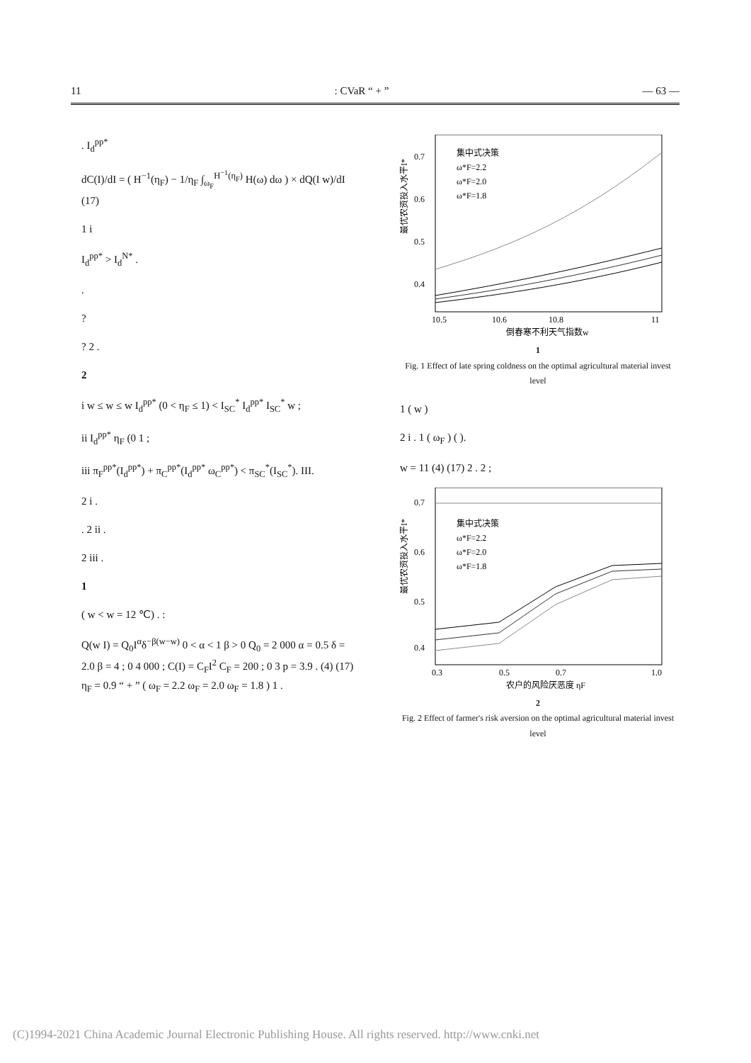11: CVaR “ + ” — 63 —
. I<sub>d</sub><sup>pp*</sup>
dC(I)/dI = ( H<sup>−1</sup>(η<sub>F</sub>) − 1/η<sub>F</sub> ∫<sub>ω<sub>F</sub></sub><sup>H<sup>−1</sup>(η<sub>F</sub>)</sup> H(ω) dω ) × dQ(I w)/dI (17)
1 i
I<sub>d</sub><sup>pp*</sup> > I<sub>d</sub><sup>N*</sup> .
.
?
? 2 .
2
i w ≤ w ≤ w I<sub>d</sub><sup>pp*</sup> (0 < η<sub>F</sub> ≤ 1) < I<sub>SC</sub><sup>*</sup> I<sub>d</sub><sup>pp*</sup> I<sub>SC</sub><sup>*</sup> w ;
ii I<sub>d</sub><sup>pp*</sup> η<sub>F</sub> (0 1 ;
iii π<sub>F</sub><sup>pp*</sup>(I<sub>d</sub><sup>pp*</sup>) + π<sub>C</sub><sup>pp*</sup>(I<sub>d</sub><sup>pp*</sup> ω<sub>C</sub><sup>pp*</sup>) < π<sub>SC</sub><sup>*</sup>(I<sub>SC</sub><sup>*</sup>). III.
2 i .
. 2 ii .
2 iii .
1
( w < w = 12 ℃) . :
Q(w I) = Q<sub>0</sub>I<sup>α</sup>δ<sup>−β(w−w)</sup> 0 < α < 1 β > 0 Q<sub>0</sub> = 2 000 α = 0.5 δ = 2.0 β = 4 ; 0 4 000 ; C(I) = C<sub>F</sub>I<sup>2</sup> C<sub>F</sub> = 200 ; 0 3 p = 3.9 . (4) (17) η<sub>F</sub> = 0.9 “ + ” ( ω<sub>F</sub> = 2.2 ω<sub>F</sub> = 2.0 ω<sub>F</sub> = 1.8 ) 1 .
0.7
0.6
0.5
0.4
10.5
10.6
10.8
11
集中式决策
ω*F=2.2
ω*F=2.0
ω*F=1.8
倒春寒不利天气指数w
最优农资投入水平I*
1
Fig. 1 Effect of late spring coldness on the optimal agricultural material invest level
1 ( w )
2 i . 1 ( ω<sub>F</sub> ) ( ).
w = 11 (4) (17) 2 . 2 ;
0.7
0.6
0.5
0.4
0.3
0.5
0.7
1.0
集中式决策
ω*F=2.2
ω*F=2.0
ω*F=1.8
农户的风险厌恶度 ηF
最优农资投入水平I*
2
Fig. 2 Effect of farmer's risk aversion on the optimal agricultural material invest level
(C)1994-2021 China Academic Journal Electronic Publishing House. All rights reserved. http://www.cnki.net